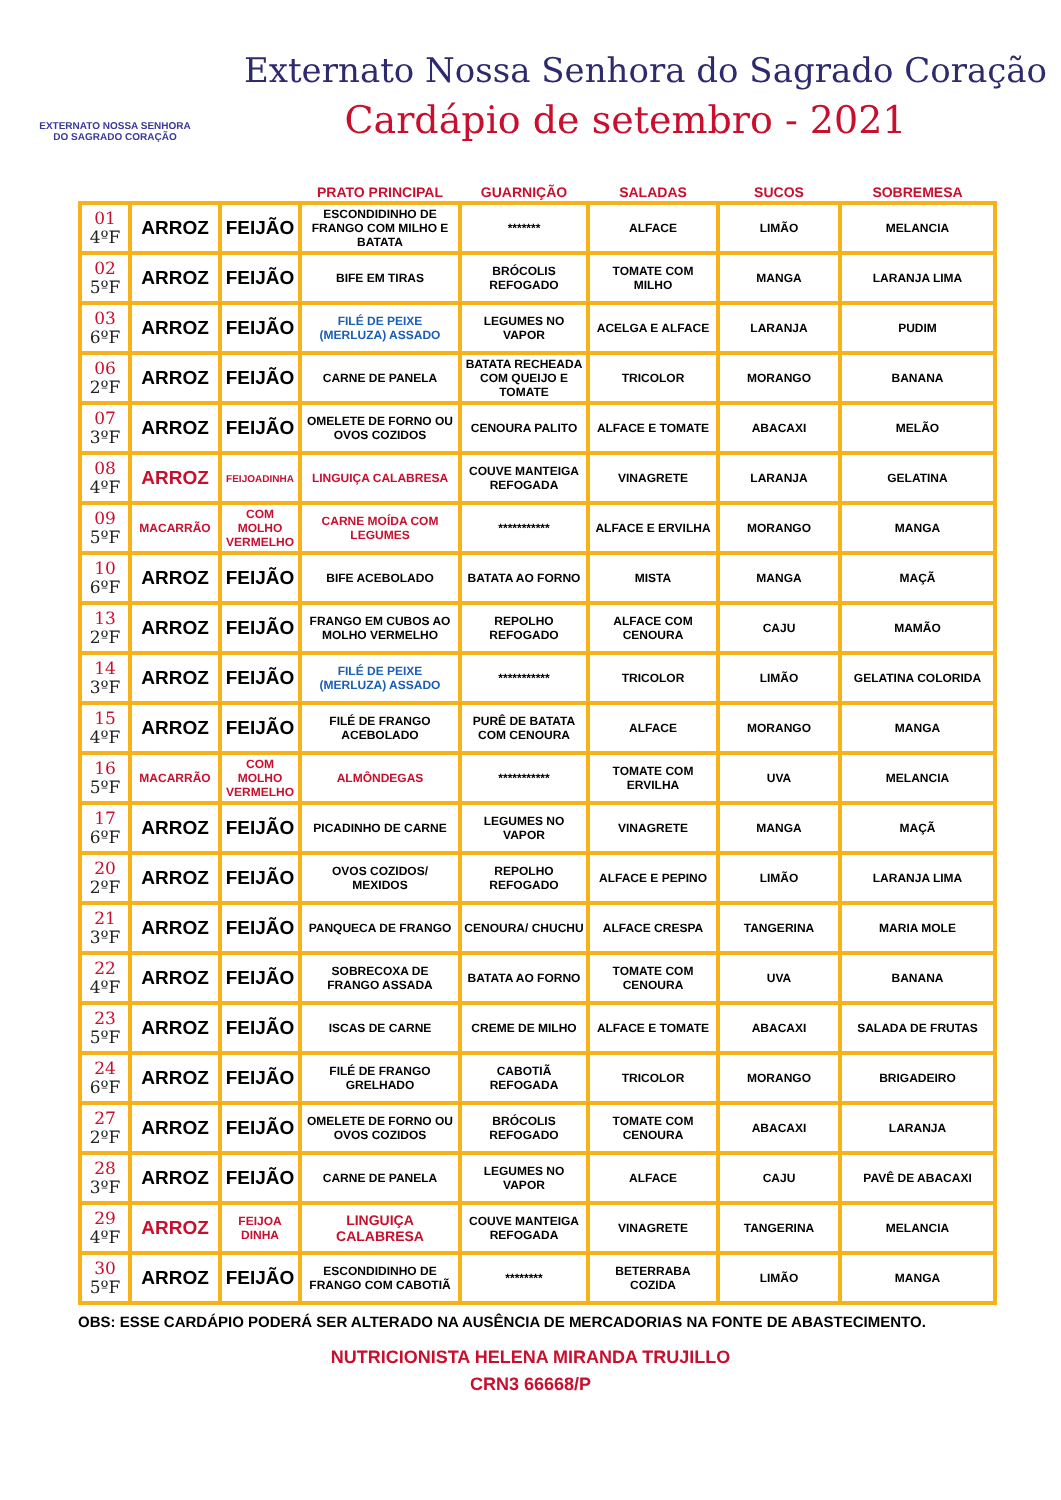EXTERNATO NOSSA SENHORA
DO SAGRADO CORAÇÃO
Externato Nossa Senhora do Sagrado Coração
Cardápio de setembro - 2021
| | | | PRATO PRINCIPAL | GUARNIÇÃO | SALADAS | SUCOS | SOBREMESA |
| --- | --- | --- | --- | --- | --- | --- | --- |
| 01 4ºF | ARROZ | FEIJÃO | ESCONDIDINHO DE FRANGO COM MILHO E BATATA | ******* | ALFACE | LIMÃO | MELANCIA |
| 02 5ºF | ARROZ | FEIJÃO | BIFE EM TIRAS | BRÓCOLIS REFOGADO | TOMATE COM MILHO | MANGA | LARANJA LIMA |
| 03 6ºF | ARROZ | FEIJÃO | FILÉ DE PEIXE (MERLUZA) ASSADO | LEGUMES NO VAPOR | ACELGA E ALFACE | LARANJA | PUDIM |
| 06 2ºF | ARROZ | FEIJÃO | CARNE DE PANELA | BATATA RECHEADA COM QUEIJO E TOMATE | TRICOLOR | MORANGO | BANANA |
| 07 3ºF | ARROZ | FEIJÃO | OMELETE DE FORNO OU OVOS COZIDOS | CENOURA PALITO | ALFACE E TOMATE | ABACAXI | MELÃO |
| 08 4ºF | ARROZ | FEIJOADINHA | LINGUIÇA CALABRESA | COUVE MANTEIGA REFOGADA | VINAGRETE | LARANJA | GELATINA |
| 09 5ºF | MACARRÃO | COM MOLHO VERMELHO | CARNE MOÍDA COM LEGUMES | *********** | ALFACE E ERVILHA | MORANGO | MANGA |
| 10 6ºF | ARROZ | FEIJÃO | BIFE ACEBOLADO | BATATA AO FORNO | MISTA | MANGA | MAÇÃ |
| 13 2ºF | ARROZ | FEIJÃO | FRANGO EM CUBOS AO MOLHO VERMELHO | REPOLHO REFOGADO | ALFACE COM CENOURA | CAJU | MAMÃO |
| 14 3ºF | ARROZ | FEIJÃO | FILÉ DE PEIXE (MERLUZA) ASSADO | *********** | TRICOLOR | LIMÃO | GELATINA COLORIDA |
| 15 4ºF | ARROZ | FEIJÃO | FILÉ DE FRANGO ACEBOLADO | PURÊ DE BATATA COM CENOURA | ALFACE | MORANGO | MANGA |
| 16 5ºF | MACARRÃO | COM MOLHO VERMELHO | ALMÔNDEGAS | *********** | TOMATE COM ERVILHA | UVA | MELANCIA |
| 17 6ºF | ARROZ | FEIJÃO | PICADINHO DE CARNE | LEGUMES NO VAPOR | VINAGRETE | MANGA | MAÇÃ |
| 20 2ºF | ARROZ | FEIJÃO | OVOS COZIDOS/ MEXIDOS | REPOLHO REFOGADO | ALFACE E PEPINO | LIMÃO | LARANJA LIMA |
| 21 3ºF | ARROZ | FEIJÃO | PANQUECA DE FRANGO | CENOURA/ CHUCHU | ALFACE CRESPA | TANGERINA | MARIA MOLE |
| 22 4ºF | ARROZ | FEIJÃO | SOBRECOXA DE FRANGO ASSADA | BATATA AO FORNO | TOMATE COM CENOURA | UVA | BANANA |
| 23 5ºF | ARROZ | FEIJÃO | ISCAS DE CARNE | CREME DE MILHO | ALFACE E TOMATE | ABACAXI | SALADA DE FRUTAS |
| 24 6ºF | ARROZ | FEIJÃO | FILÉ DE FRANGO GRELHADO | CABOTIÃ REFOGADA | TRICOLOR | MORANGO | BRIGADEIRO |
| 27 2ºF | ARROZ | FEIJÃO | OMELETE DE FORNO OU OVOS COZIDOS | BRÓCOLIS REFOGADO | TOMATE COM CENOURA | ABACAXI | LARANJA |
| 28 3ºF | ARROZ | FEIJÃO | CARNE DE PANELA | LEGUMES NO VAPOR | ALFACE | CAJU | PAVÊ DE ABACAXI |
| 29 4ºF | ARROZ | FEIJOA DINHA | LINGUIÇA CALABRESA | COUVE MANTEIGA REFOGADA | VINAGRETE | TANGERINA | MELANCIA |
| 30 5ºF | ARROZ | FEIJÃO | ESCONDIDINHO DE FRANGO COM CABOTIÃ | ******** | BETERRABA COZIDA | LIMÃO | MANGA |
OBS: ESSE CARDÁPIO PODERÁ SER ALTERADO NA AUSÊNCIA DE MERCADORIAS NA FONTE DE ABASTECIMENTO.
NUTRICIONISTA HELENA MIRANDA TRUJILLO
CRN3 66668/P